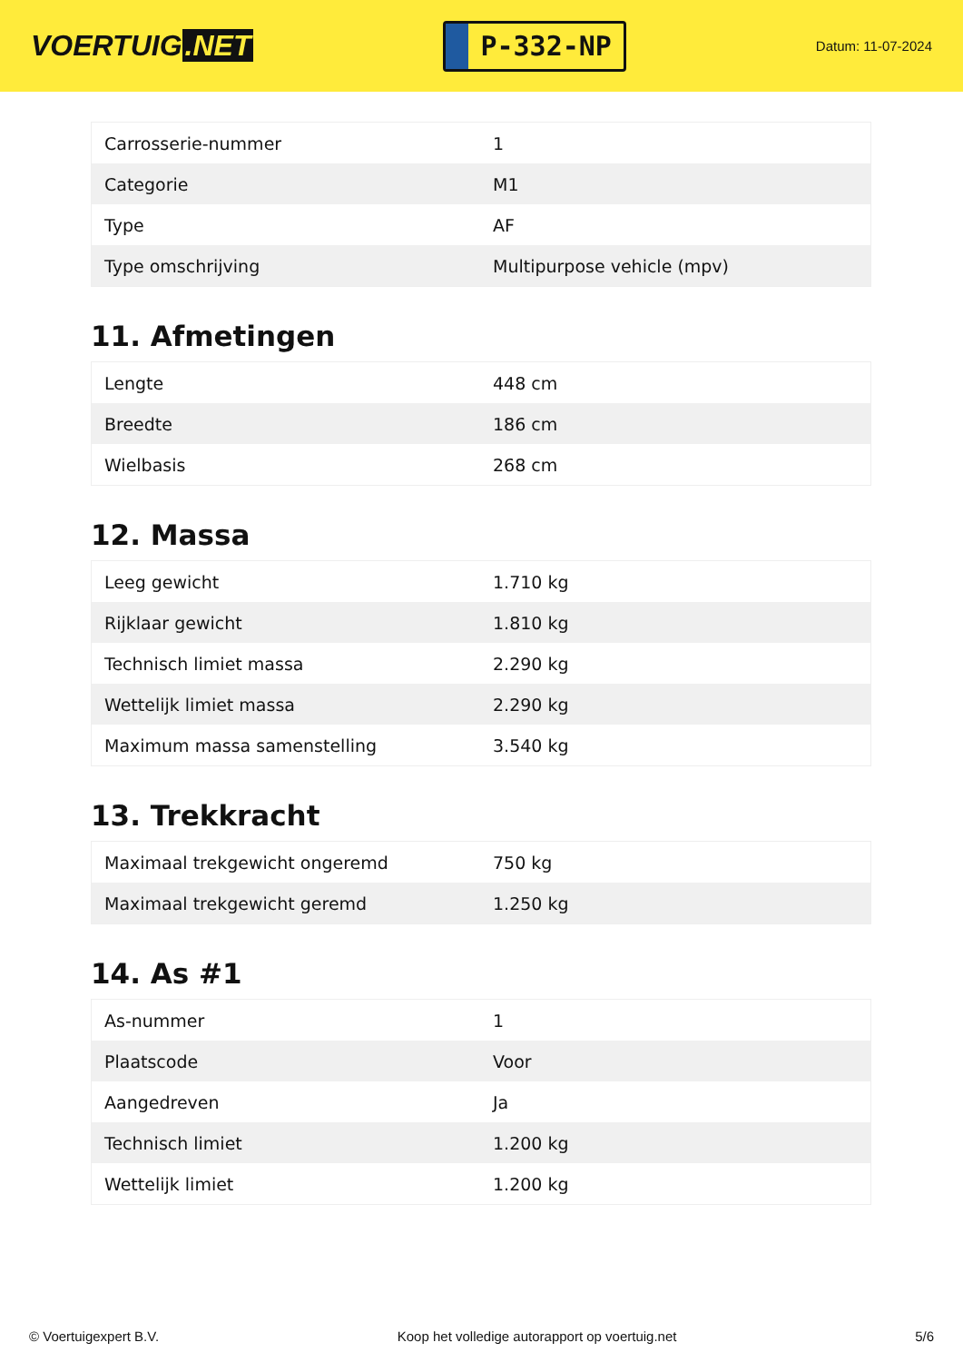VOERTUIG.NET
P-332-NP
Datum: 11-07-2024
| Carrosserie-nummer | 1 |
| Categorie | M1 |
| Type | AF |
| Type omschrijving | Multipurpose vehicle (mpv) |
11. Afmetingen
| Lengte | 448 cm |
| Breedte | 186 cm |
| Wielbasis | 268 cm |
12. Massa
| Leeg gewicht | 1.710 kg |
| Rijklaar gewicht | 1.810 kg |
| Technisch limiet massa | 2.290 kg |
| Wettelijk limiet massa | 2.290 kg |
| Maximum massa samenstelling | 3.540 kg |
13. Trekkracht
| Maximaal trekgewicht ongeremd | 750 kg |
| Maximaal trekgewicht geremd | 1.250 kg |
14. As #1
| As-nummer | 1 |
| Plaatscode | Voor |
| Aangedreven | Ja |
| Technisch limiet | 1.200 kg |
| Wettelijk limiet | 1.200 kg |
© Voertuigexpert B.V. Koop het volledige autorapport op voertuig.net 5/6